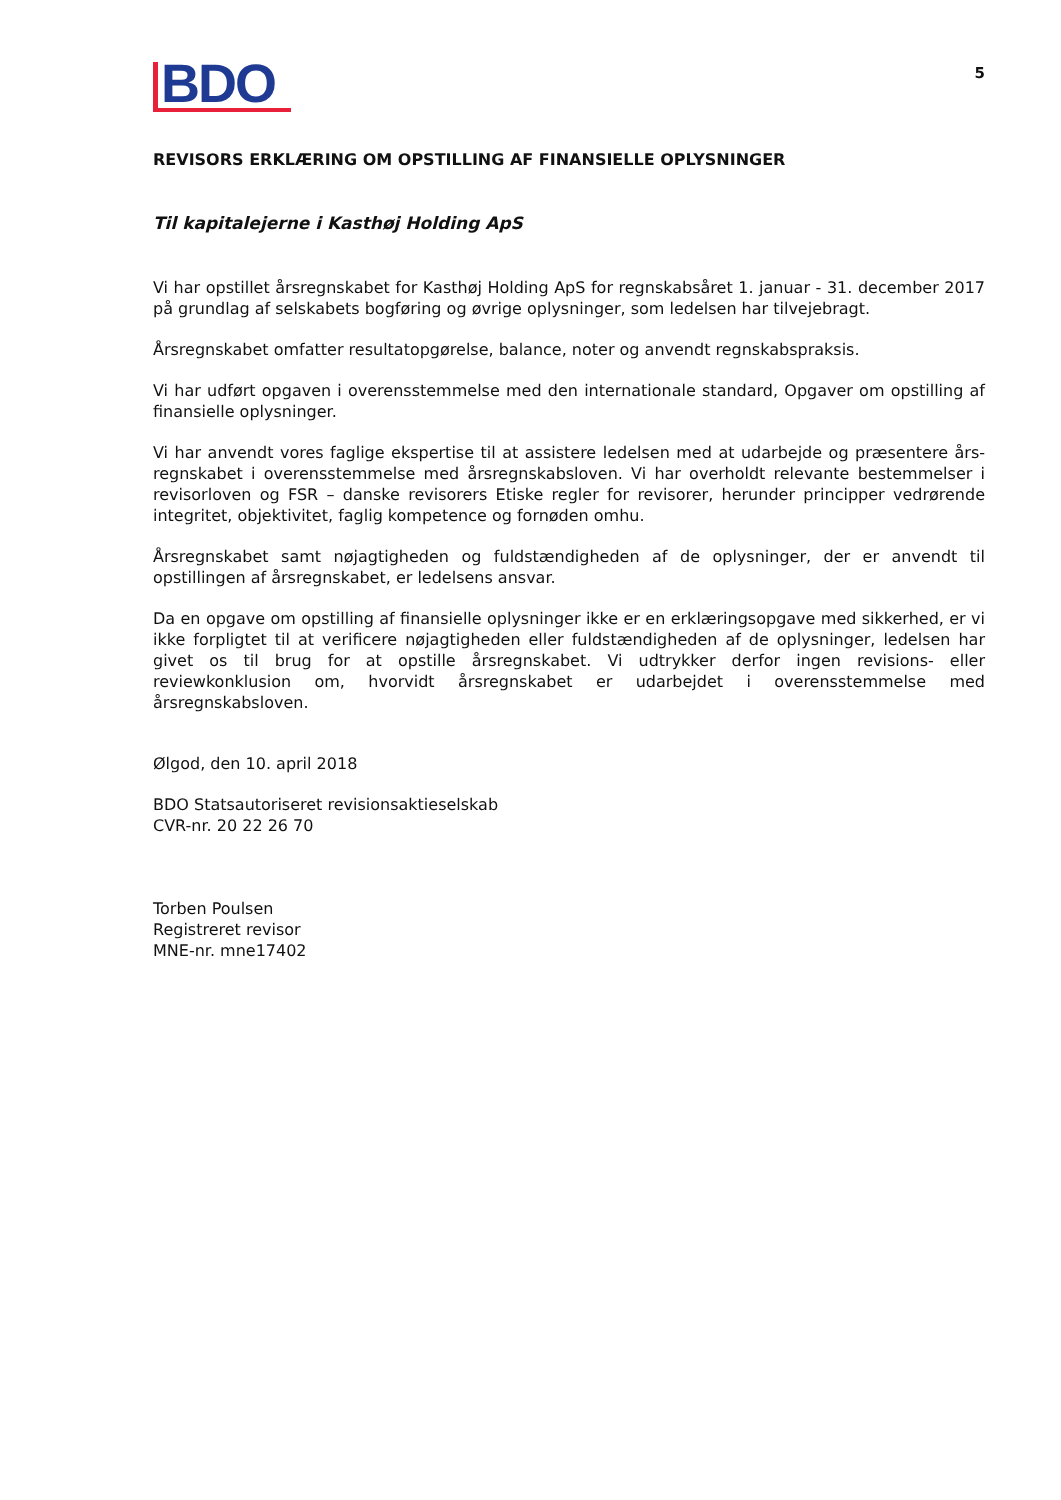BDO
5
REVISORS ERKLÆRING OM OPSTILLING AF FINANSIELLE OPLYSNINGER
Til kapitalejerne i Kasthøj Holding ApS
Vi har opstillet årsregnskabet for Kasthøj Holding ApS for regnskabsåret 1. januar - 31. december 2017 på grundlag af selskabets bogføring og øvrige oplysninger, som ledelsen har tilvejebragt.
Årsregnskabet omfatter resultatopgørelse, balance, noter og anvendt regnskabspraksis.
Vi har udført opgaven i overensstemmelse med den internationale standard, Opgaver om opstilling af finansielle oplysninger.
Vi har anvendt vores faglige ekspertise til at assistere ledelsen med at udarbejde og præsentere års-regnskabet i overensstemmelse med årsregnskabsloven. Vi har overholdt relevante bestemmelser i revisorloven og FSR – danske revisorers Etiske regler for revisorer, herunder principper vedrørende integritet, objektivitet, faglig kompetence og fornøden omhu.
Årsregnskabet samt nøjagtigheden og fuldstændigheden af de oplysninger, der er anvendt til opstillingen af årsregnskabet, er ledelsens ansvar.
Da en opgave om opstilling af finansielle oplysninger ikke er en erklæringsopgave med sikkerhed, er vi ikke forpligtet til at verificere nøjagtigheden eller fuldstændigheden af de oplysninger, ledelsen har givet os til brug for at opstille årsregnskabet. Vi udtrykker derfor ingen revisions- eller reviewkonklusion om, hvorvidt årsregnskabet er udarbejdet i overensstemmelse med årsregnskabsloven.
Ølgod, den 10. april 2018
BDO Statsautoriseret revisionsaktieselskab
CVR-nr. 20 22 26 70
Torben Poulsen
Registreret revisor
MNE-nr. mne17402